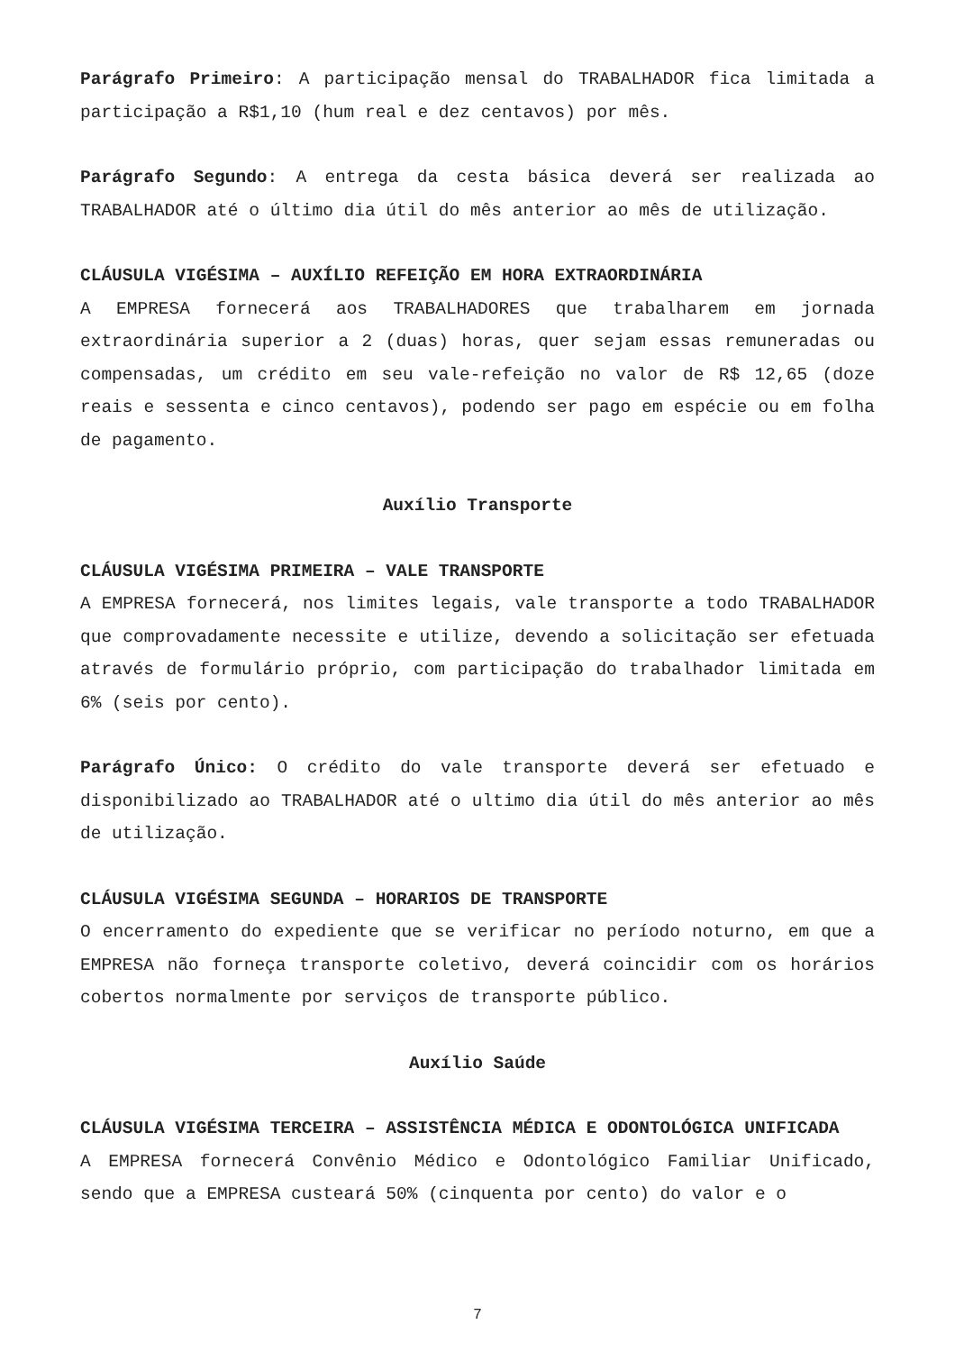Parágrafo Primeiro: A participação mensal do TRABALHADOR fica limitada a participação a R$1,10 (hum real e dez centavos) por mês.
Parágrafo Segundo: A entrega da cesta básica deverá ser realizada ao TRABALHADOR até o último dia útil do mês anterior ao mês de utilização.
CLÁUSULA VIGÉSIMA – AUXÍLIO REFEIÇÃO EM HORA EXTRAORDINÁRIA
A EMPRESA fornecerá aos TRABALHADORES que trabalharem em jornada extraordinária superior a 2 (duas) horas, quer sejam essas remuneradas ou compensadas, um crédito em seu vale-refeição no valor de R$ 12,65 (doze reais e sessenta e cinco centavos), podendo ser pago em espécie ou em folha de pagamento.
Auxílio Transporte
CLÁUSULA VIGÉSIMA PRIMEIRA – VALE TRANSPORTE
A EMPRESA fornecerá, nos limites legais, vale transporte a todo TRABALHADOR que comprovadamente necessite e utilize, devendo a solicitação ser efetuada através de formulário próprio, com participação do trabalhador limitada em 6% (seis por cento).
Parágrafo Único: O crédito do vale transporte deverá ser efetuado e disponibilizado ao TRABALHADOR até o ultimo dia útil do mês anterior ao mês de utilização.
CLÁUSULA VIGÉSIMA SEGUNDA – HORARIOS DE TRANSPORTE
O encerramento do expediente que se verificar no período noturno, em que a EMPRESA não forneça transporte coletivo, deverá coincidir com os horários cobertos normalmente por serviços de transporte público.
Auxílio Saúde
CLÁUSULA VIGÉSIMA TERCEIRA – ASSISTÊNCIA MÉDICA E ODONTOLÓGICA UNIFICADA
A EMPRESA fornecerá Convênio Médico e Odontológico Familiar Unificado, sendo que a EMPRESA custeará 50% (cinquenta por cento) do valor e o
7